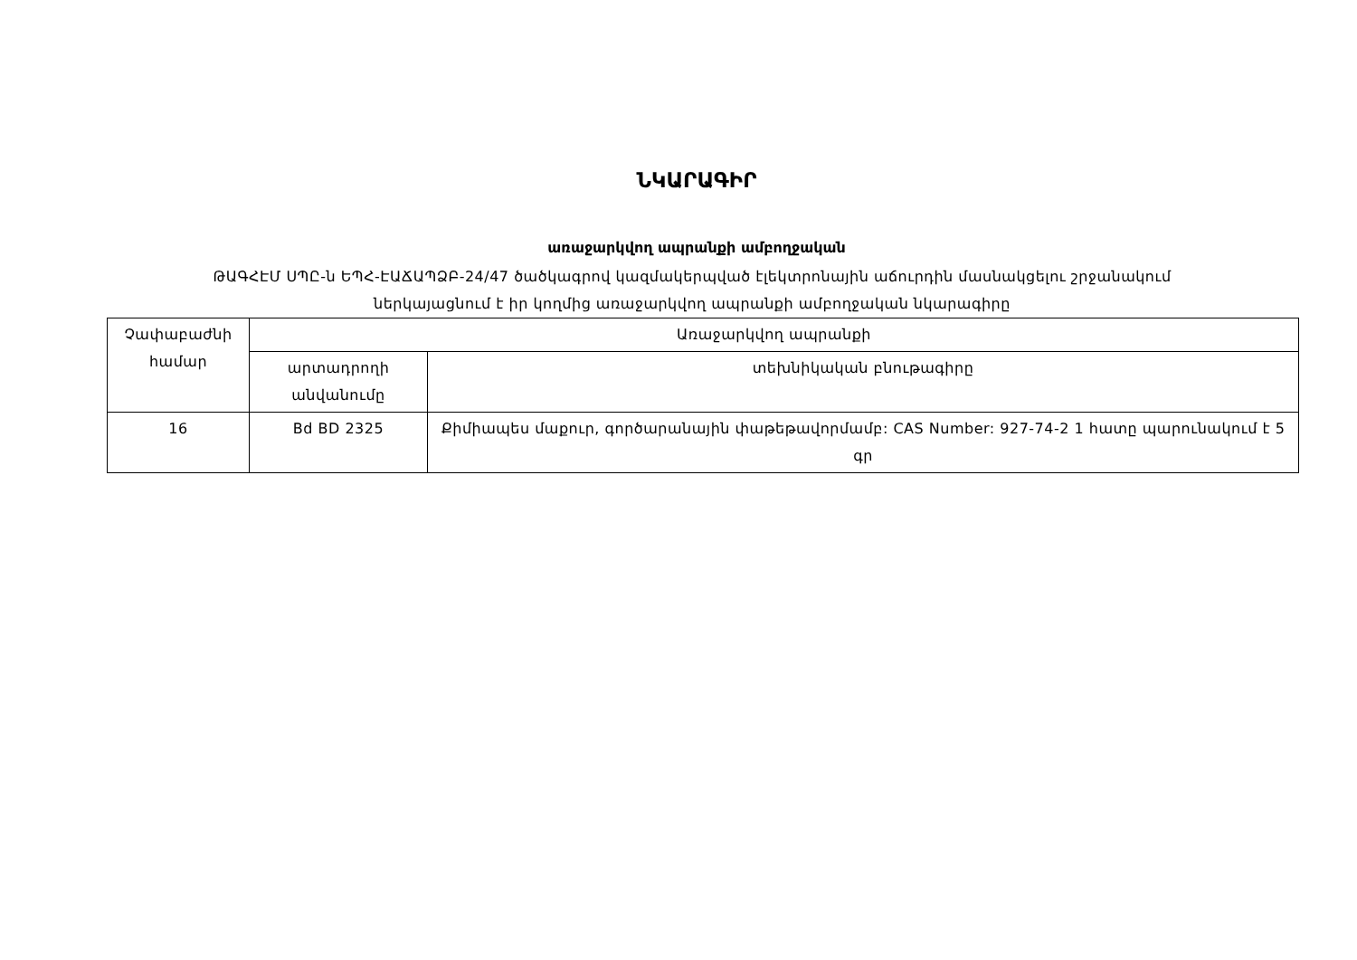ՆԿԱՐԱԳԻՐ
առաջարկվող ապրանքի ամբողջական
ԹԱԳՀԷՄ ՍՊԸ-ն ԵՊՀ-ԷԱՃԱՊՁԲ-24/47 ծածկագրով կազմակերպված էլեկտրոնային աճուրդին մասնակցելու շրջանակում ներկայացնում է իր կողմից առաջարկվող ապրանքի ամբողջական նկարագիրը
| Չափաբաժնի համար | Առաջարկվող ապրանքի | |
| | արտադրողի անվանումը | տեխնիկական բնութագիրը |
| 16 | Bd BD 2325 | Քիմիապես մաքուր, գործարանային փաթեթավորմամբ: CAS Number: 927-74-2 1 հատը պարունակում է 5 գր |